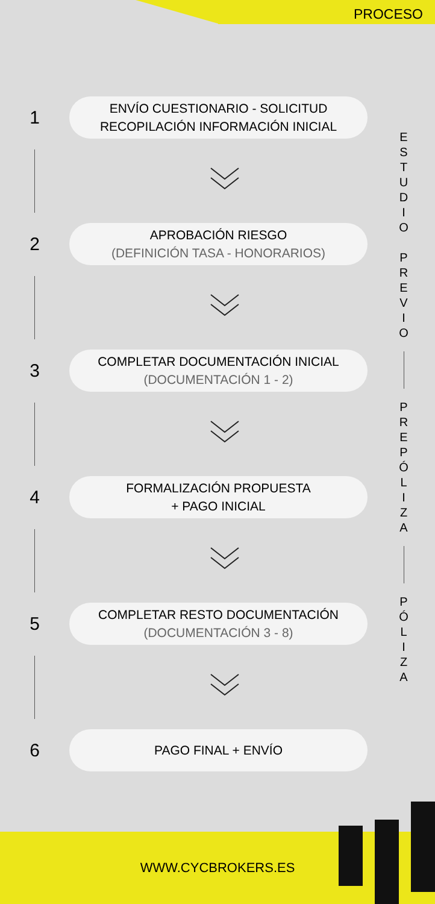PROCESO
1
ENVÍO CUESTIONARIO - SOLICITUD
RECOPILACIÓN INFORMACIÓN INICIAL
2
APROBACIÓN RIESGO
(DEFINICIÓN TASA - HONORARIOS)
3
COMPLETAR DOCUMENTACIÓN INICIAL
(DOCUMENTACIÓN 1 - 2)
4
FORMALIZACIÓN PROPUESTA
+ PAGO INICIAL
5
COMPLETAR RESTO DOCUMENTACIÓN
(DOCUMENTACIÓN 3 - 8)
6
PAGO FINAL + ENVÍO
E
S
T
U
D
I
O
P
R
E
V
I
O
P
R
E
P
Ó
L
I
Z
A
P
Ó
L
I
Z
A
WWW.CYCBROKERS.ES